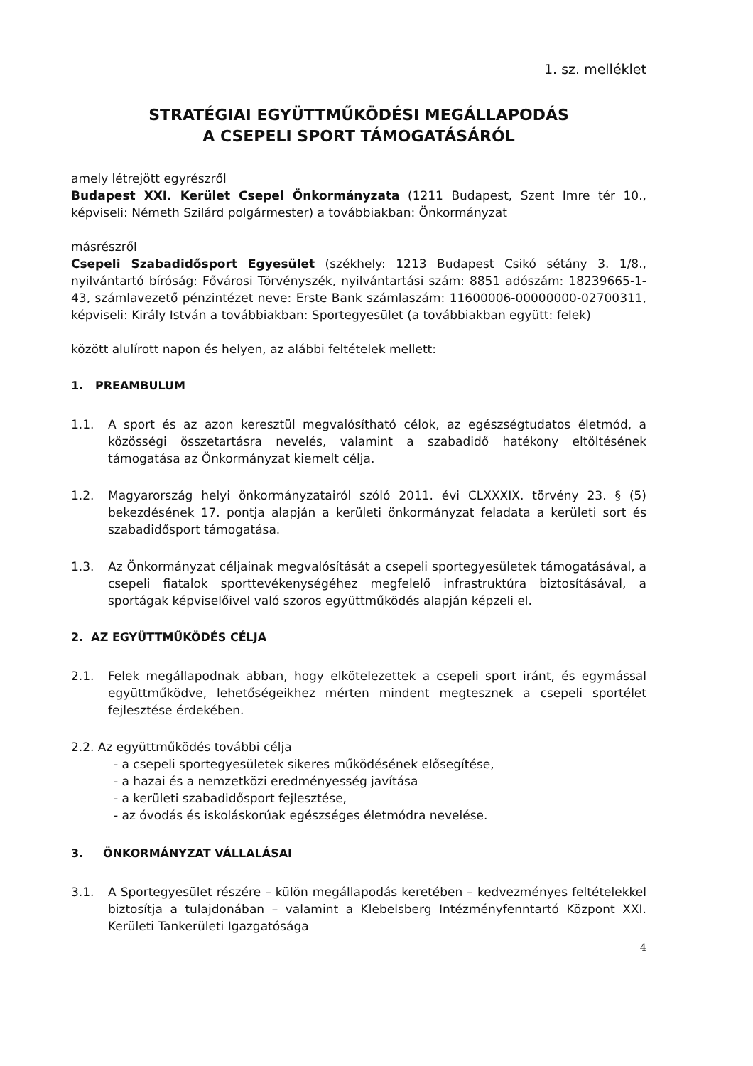1. sz. melléklet
STRATÉGIAI EGYÜTTMŰKÖDÉSI MEGÁLLAPODÁS
A CSEPELI SPORT TÁMOGATÁSÁRÓL
amely létrejött egyrészről
Budapest XXI. Kerület Csepel Önkormányzata (1211 Budapest, Szent Imre tér 10., képviseli: Németh Szilárd polgármester) a továbbiakban: Önkormányzat
másrészről
Csepeli Szabadidősport Egyesület (székhely: 1213 Budapest Csikó sétány 3. 1/8., nyilvántartó bíróság: Fővárosi Törvényszék, nyilvántartási szám: 8851 adószám: 18239665-1-43, számlavezető pénzintézet neve: Erste Bank számlaszám: 11600006-00000000-02700311, képviseli: Király István a továbbiakban: Sportegyesület (a továbbiakban együtt: felek)
között alulírott napon és helyen, az alábbi feltételek mellett:
1. PREAMBULUM
1.1. A sport és az azon keresztül megvalósítható célok, az egészségtudatos életmód, a közösségi összetartásra nevelés, valamint a szabadidő hatékony eltöltésének támogatása az Önkormányzat kiemelt célja.
1.2. Magyarország helyi önkormányzatairól szóló 2011. évi CLXXXIX. törvény 23. § (5) bekezdésének 17. pontja alapján a kerületi önkormányzat feladata a kerületi sort és szabadidősport támogatása.
1.3. Az Önkormányzat céljainak megvalósítását a csepeli sportegyesületek támogatásával, a csepeli fiatalok sporttevékenységéhez megfelelő infrastruktúra biztosításával, a sportágak képviselőivel való szoros együttműködés alapján képzeli el.
2. AZ EGYÜTTMŰKÖDÉS CÉLJA
2.1. Felek megállapodnak abban, hogy elkötelezettek a csepeli sport iránt, és egymással együttműködve, lehetőségeikhez mérten mindent megtesznek a csepeli sportélet fejlesztése érdekében.
2.2. Az együttműködés további célja
- a csepeli sportegyesületek sikeres működésének elősegítése,
- a hazai és a nemzetközi eredményesség javítása
- a kerületi szabadidősport fejlesztése,
- az óvodás és iskoláskorúak egészséges életmódra nevelése.
3. ÖNKORMÁNYZAT VÁLLALÁSAI
3.1. A Sportegyesület részére – külön megállapodás keretében – kedvezményes feltételekkel biztosítja a tulajdonában – valamint a Klebelsberg Intézményfenntartó Központ XXI. Kerületi Tankerületi Igazgatósága
4